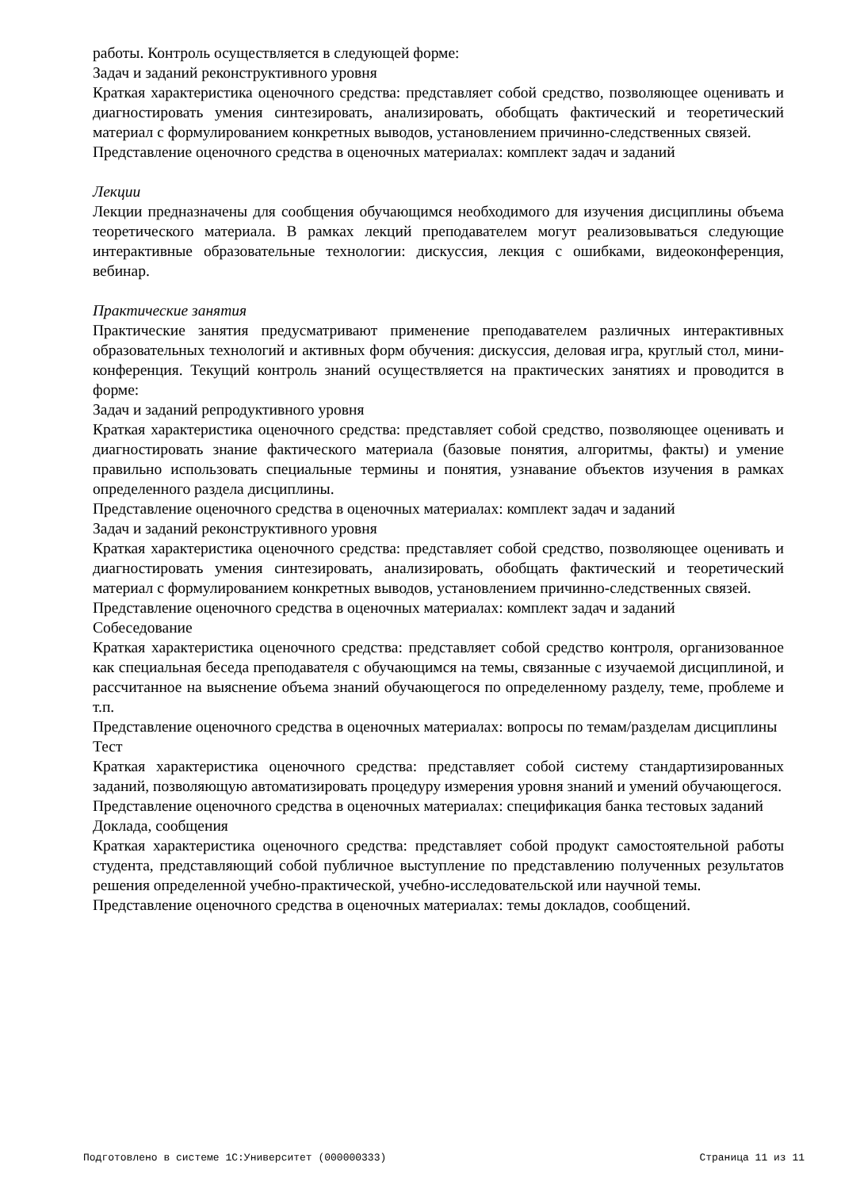работы. Контроль осуществляется в следующей форме:
Задач и заданий реконструктивного уровня
Краткая характеристика оценочного средства: представляет собой средство, позволяющее оценивать и диагностировать умения синтезировать, анализировать, обобщать фактический и теоретический материал с формулированием конкретных выводов, установлением причинно-следственных связей.
Представление оценочного средства в оценочных материалах: комплект задач и заданий
Лекции
Лекции предназначены для сообщения обучающимся необходимого для изучения дисциплины объема теоретического материала. В рамках лекций преподавателем могут реализовываться следующие интерактивные образовательные технологии: дискуссия, лекция с ошибками, видеоконференция, вебинар.
Практические занятия
Практические занятия предусматривают применение преподавателем различных интерактивных образовательных технологий и активных форм обучения: дискуссия, деловая игра, круглый стол, мини-конференция. Текущий контроль знаний осуществляется на практических занятиях и проводится в форме:
Задач и заданий репродуктивного уровня
Краткая характеристика оценочного средства: представляет собой средство, позволяющее оценивать и диагностировать знание фактического материала (базовые понятия, алгоритмы, факты) и умение правильно использовать специальные термины и понятия, узнавание объектов изучения в рамках определенного раздела дисциплины.
Представление оценочного средства в оценочных материалах: комплект задач и заданий
Задач и заданий реконструктивного уровня
Краткая характеристика оценочного средства: представляет собой средство, позволяющее оценивать и диагностировать умения синтезировать, анализировать, обобщать фактический и теоретический материал с формулированием конкретных выводов, установлением причинно-следственных связей.
Представление оценочного средства в оценочных материалах: комплект задач и заданий
Собеседование
Краткая характеристика оценочного средства: представляет собой средство контроля, организованное как специальная беседа преподавателя с обучающимся на темы, связанные с изучаемой дисциплиной, и рассчитанное на выяснение объема знаний обучающегося по определенному разделу, теме, проблеме и т.п.
Представление оценочного средства в оценочных материалах: вопросы по темам/разделам дисциплины
Тест
Краткая характеристика оценочного средства: представляет собой систему стандартизированных заданий, позволяющую автоматизировать процедуру измерения уровня знаний и умений обучающегося.
Представление оценочного средства в оценочных материалах: спецификация банка тестовых заданий
Доклада, сообщения
Краткая характеристика оценочного средства: представляет собой продукт самостоятельной работы студента, представляющий собой публичное выступление по представлению полученных результатов решения определенной учебно-практической, учебно-исследовательской или научной темы.
Представление оценочного средства в оценочных материалах: темы докладов, сообщений.
Подготовлено в системе 1С:Университет (000000333) Страница 11 из 11